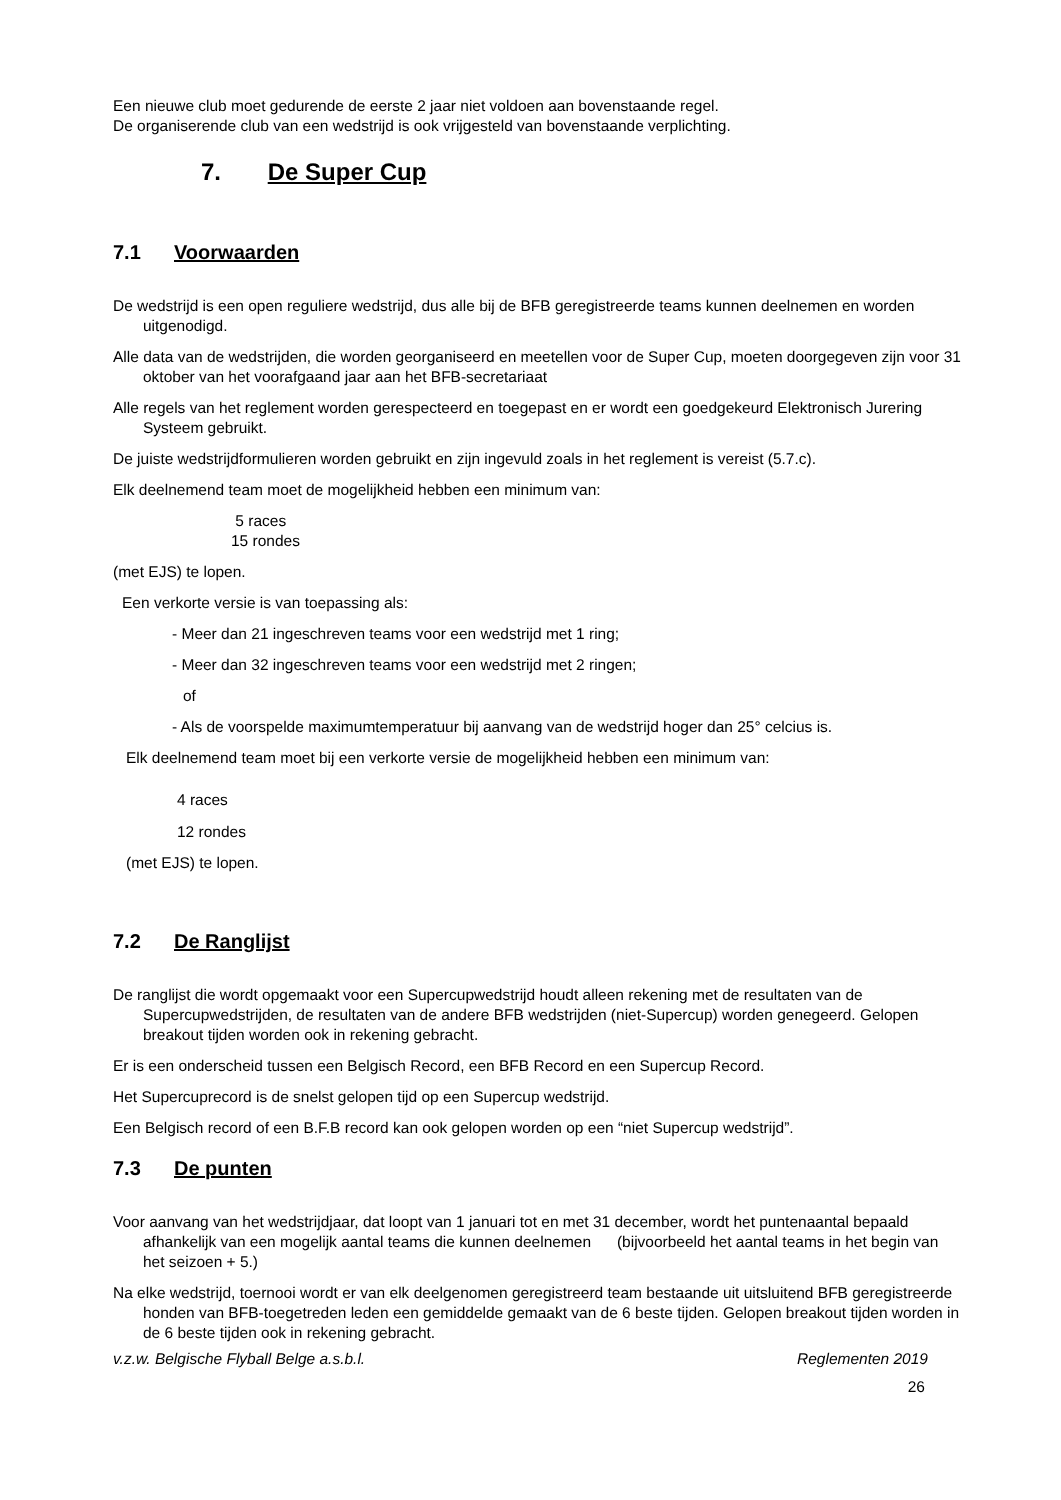Een nieuwe club moet gedurende de eerste 2 jaar niet voldoen aan bovenstaande regel.
De organiserende club van een wedstrijd is ook vrijgesteld van bovenstaande verplichting.
7. De Super Cup
7.1 Voorwaarden
De wedstrijd is een open reguliere wedstrijd, dus alle bij de BFB geregistreerde teams kunnen deelnemen en worden uitgenodigd.
Alle data van de wedstrijden, die worden georganiseerd en meetellen voor de Super Cup, moeten doorgegeven zijn voor 31 oktober van het voorafgaand jaar aan het BFB-secretariaat
Alle regels van het reglement worden gerespecteerd en toegepast en er wordt een goedgekeurd Elektronisch Jurering Systeem gebruikt.
De juiste wedstrijdformulieren worden gebruikt en zijn ingevuld zoals in het reglement is vereist (5.7.c).
Elk deelnemend team moet de mogelijkheid hebben een minimum van:
5 races
15 rondes
(met EJS) te lopen.
Een verkorte versie is van toepassing als:
- Meer dan 21 ingeschreven teams voor een wedstrijd met 1 ring;
- Meer dan 32 ingeschreven teams voor een wedstrijd met 2 ringen;
of
- Als de voorspelde maximumtemperatuur bij aanvang van de wedstrijd hoger dan 25° celcius is.
Elk deelnemend team moet bij een verkorte versie de mogelijkheid hebben een minimum van:
4 races
12 rondes
(met EJS) te lopen.
7.2 De Ranglijst
De ranglijst die wordt opgemaakt voor een Supercupwedstrijd houdt alleen rekening met de resultaten van de Supercupwedstrijden, de resultaten van de andere BFB wedstrijden (niet-Supercup) worden genegeerd. Gelopen breakout tijden worden ook in rekening gebracht.
Er is een onderscheid tussen een Belgisch Record, een BFB Record en een Supercup Record.
Het Supercuprecord is de snelst gelopen tijd op een Supercup wedstrijd.
Een Belgisch record of een B.F.B record kan ook gelopen worden op een “niet Supercup wedstrijd”.
7.3 De punten
Voor aanvang van het wedstrijdjaar, dat loopt van 1 januari tot en met 31 december, wordt het puntenaantal bepaald afhankelijk van een mogelijk aantal teams die kunnen deelnemen (bijvoorbeeld het aantal teams in het begin van het seizoen + 5.)
Na elke wedstrijd, toernooi wordt er van elk deelgenomen geregistreerd team bestaande uit uitsluitend BFB geregistreerde honden van BFB-toegetreden leden een gemiddelde gemaakt van de 6 beste tijden. Gelopen breakout tijden worden in de 6 beste tijden ook in rekening gebracht.
v.z.w. Belgische Flyball Belge a.s.b.l. Reglementen 2019
26